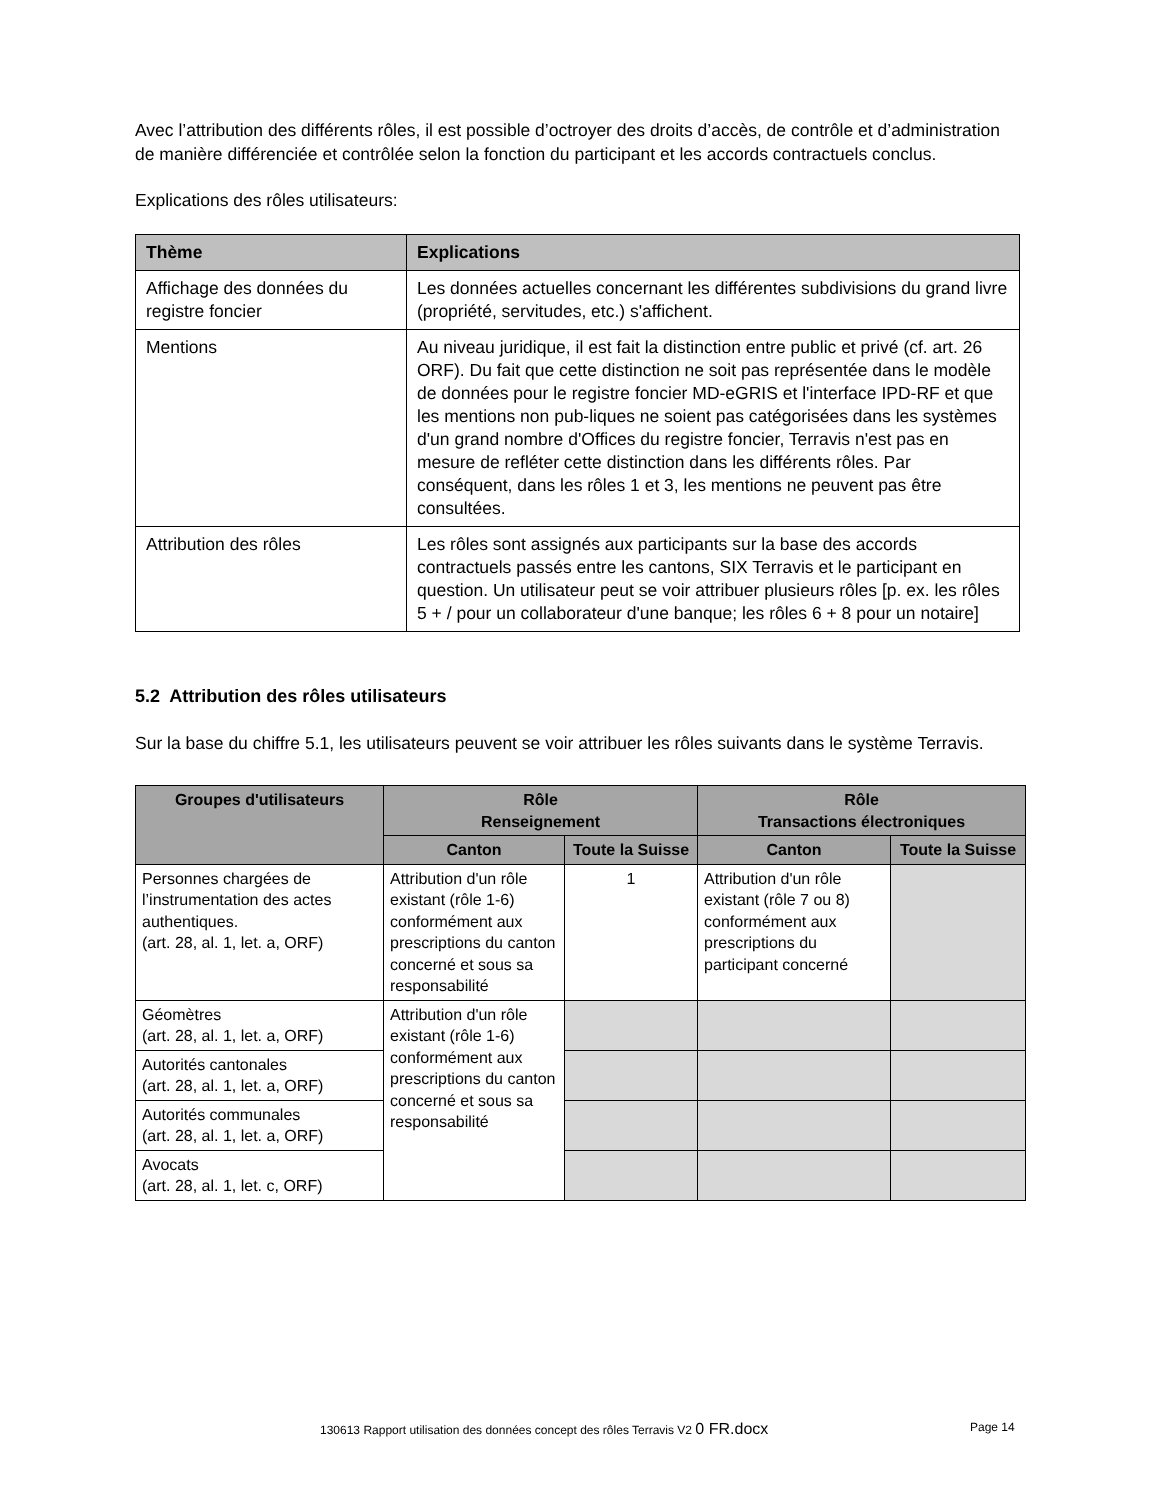Avec l’attribution des différents rôles, il est possible d’octroyer des droits d’accès, de contrôle et d’administration de manière différenciée et contrôlée selon la fonction du participant et les accords contractuels conclus.
Explications des rôles utilisateurs:
| Thème | Explications |
| --- | --- |
| Affichage des données du registre foncier | Les données actuelles concernant les différentes subdivisions du grand livre (propriété, servitudes, etc.) s'affichent. |
| Mentions | Au niveau juridique, il est fait la distinction entre public et privé (cf. art. 26 ORF). Du fait que cette distinction ne soit pas représentée dans le modèle de données pour le registre foncier MD-eGRIS et l'interface IPD-RF et que les mentions non pub-liques ne soient pas catégorisées dans les systèmes d'un grand nombre d'Offices du registre foncier, Terravis n'est pas en mesure de refléter cette distinction dans les différents rôles. Par conséquent, dans les rôles 1 et 3, les mentions ne peuvent pas être consultées. |
| Attribution des rôles | Les rôles sont assignés aux participants sur la base des accords contractuels passés entre les cantons, SIX Terravis et le participant en question. Un utilisateur peut se voir attribuer plusieurs rôles [p. ex. les rôles 5 + / pour un collaborateur d'une banque; les rôles 6 + 8 pour un notaire] |
5.2 Attribution des rôles utilisateurs
Sur la base du chiffre 5.1, les utilisateurs peuvent se voir attribuer les rôles suivants dans le système Terravis.
| Groupes d'utilisateurs | Rôle Renseignement | | Rôle Transactions électroniques | |
| --- | --- | --- | --- | --- |
| | Canton | Toute la Suisse | Canton | Toute la Suisse |
| Personnes chargées de l’instrumentation des actes authentiques. (art. 28, al. 1, let. a, ORF) | Attribution d'un rôle existant (rôle 1-6) conformément aux prescriptions du canton concerné et sous sa responsabilité | 1 | Attribution d'un rôle existant (rôle 7 ou 8) conformément aux prescriptions du participant concerné | |
| Géomètres (art. 28, al. 1, let. a, ORF) | Attribution d'un rôle existant (rôle 1-6) conformément aux prescriptions du canton concerné et sous sa responsabilité | | | |
| Autorités cantonales (art. 28, al. 1, let. a, ORF) | | | | |
| Autorités communales (art. 28, al. 1, let. a, ORF) | | | | |
| Avocats (art. 28, al. 1, let. c, ORF) | | | | |
130613 Rapport utilisation des données concept des rôles Terravis V2 0 FR.docx
Page 14